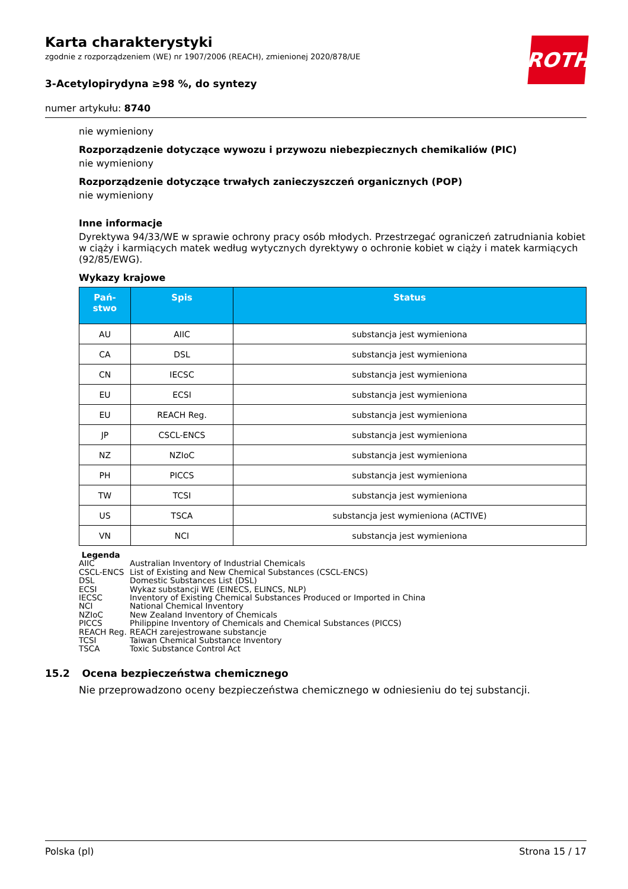Karta charakterystyki
zgodnie z rozporządzeniem (WE) nr 1907/2006 (REACH), zmienionej 2020/878/UE
3-Acetylopirydyna ≥98 %, do syntezy
numer artykułu: 8740
ROTH
nie wymieniony
Rozporządzenie dotyczące wywozu i przywozu niebezpiecznych chemikaliów (PIC)
nie wymieniony
Rozporządzenie dotyczące trwałych zanieczyszczeń organicznych (POP)
nie wymieniony
Inne informacje
Dyrektywa 94/33/WE w sprawie ochrony pracy osób młodych. Przestrzegać ograniczeń zatrudniania kobiet w ciąży i karmiących matek według wytycznych dyrektywy o ochronie kobiet w ciąży i matek karmiących (92/85/EWG).
Wykazy krajowe
| Pań- stwo | Spis | Status |
| --- | --- | --- |
| AU | AIIC | substancja jest wymieniona |
| CA | DSL | substancja jest wymieniona |
| CN | IECSC | substancja jest wymieniona |
| EU | ECSI | substancja jest wymieniona |
| EU | REACH Reg. | substancja jest wymieniona |
| JP | CSCL-ENCS | substancja jest wymieniona |
| NZ | NZIoC | substancja jest wymieniona |
| PH | PICCS | substancja jest wymieniona |
| TW | TCSI | substancja jest wymieniona |
| US | TSCA | substancja jest wymieniona (ACTIVE) |
| VN | NCI | substancja jest wymieniona |
Legenda
AIIC Australian Inventory of Industrial Chemicals
CSCL-ENCS List of Existing and New Chemical Substances (CSCL-ENCS)
DSL Domestic Substances List (DSL)
ECSI Wykaz substancji WE (EINECS, ELINCS, NLP)
IECSC Inventory of Existing Chemical Substances Produced or Imported in China
NCI National Chemical Inventory
NZIoC New Zealand Inventory of Chemicals
PICCS Philippine Inventory of Chemicals and Chemical Substances (PICCS)
REACH Reg. REACH zarejestrowane substancje
TCSI Taiwan Chemical Substance Inventory
TSCA Toxic Substance Control Act
15.2 Ocena bezpieczeństwa chemicznego
Nie przeprowadzono oceny bezpieczeństwa chemicznego w odniesieniu do tej substancji.
Polska (pl) Strona 15 / 17